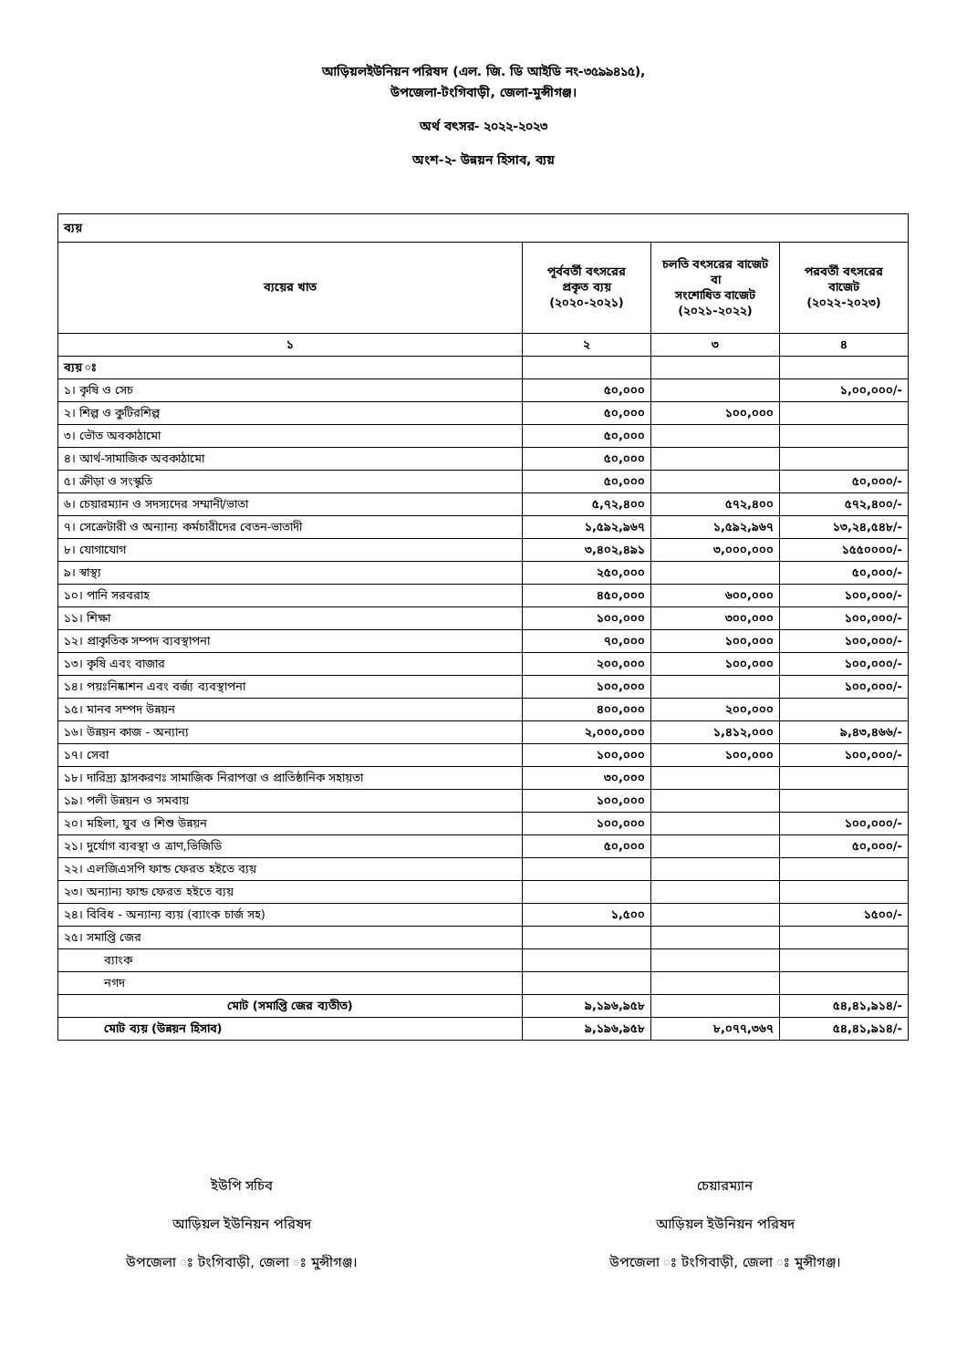আড়িয়লইউনিয়ন পরিষদ (এল. জি. ডি আইডি নং-৩৫৯৯৪১৫),
উপজেলা-টংগিবাড়ী, জেলা-মুন্সীগঞ্জ।
অর্থ বৎসর- ২০২২-২০২৩
অংশ-২- উন্নয়ন হিসাব, ব্যয়
| ব্যয় | | | |
| --- | --- | --- | --- |
| ব্যয়ের খাত | পূর্ববর্তী বৎসরের প্রকৃত ব্যয় (২০২০-২০২১) | চলতি বৎসরের বাজেট বা সংশোধিত বাজেট (২০২১-২০২২) | পরবর্তী বৎসরের বাজেট (২০২২-২০২৩) |
| ১ | ২ | ৩ | ৪ |
| ব্যয় ঃ | | | |
| ১। কৃষি ও সেচ | ৫০,০০০ | | ১,০০,০০০/- |
| ২। শিল্প ও কুটিরশিল্প | ৫০,০০০ | ১০০,০০০ | |
| ৩। ভৌত অবকাঠামো | ৫০,০০০ | | |
| ৪। আর্থ-সামাজিক অবকাঠামো | ৫০,০০০ | | |
| ৫। ক্রীড়া ও সংস্কৃতি | ৫০,০০০ | | ৫০,০০০/- |
| ৬। চেয়ারম্যান ও সদস্যদের সম্মানী/ভাতা | ৫,৭২,৪০০ | ৫৭২,৪০০ | ৫৭২,৪০০/- |
| ৭। সেক্রেটারী ও অন্যান্য কর্মচারীদের বেতন-ভাতাদী | ১,৫৯২,৯৬৭ | ১,৫৯২,৯৬৭ | ১৩,২৪,৫৪৮/- |
| ৮। যোগাযোগ | ৩,৪০২,৪৯১ | ৩,০০০,০০০ | ১৫৫০০০০/- |
| ৯। স্বাস্থ্য | ২৫০,০০০ | | ৫০,০০০/- |
| ১০। পানি সরবরাহ | ৪৫০,০০০ | ৬০০,০০০ | ১০০,০০০/- |
| ১১। শিক্ষা | ১০০,০০০ | ৩০০,০০০ | ১০০,০০০/- |
| ১২। প্রাকৃতিক সম্পদ ব্যবস্থাপনা | ৭০,০০০ | ১০০,০০০ | ১০০,০০০/- |
| ১৩। কৃষি এবং বাজার | ২০০,০০০ | ১০০,০০০ | ১০০,০০০/- |
| ১৪। পয়ঃনিষ্কাশন এবং বর্জ্য ব্যবস্থাপনা | ১০০,০০০ | | ১০০,০০০/- |
| ১৫। মানব সম্পদ উন্নয়ন | ৪০০,০০০ | ২০০,০০০ | |
| ১৬। উন্নয়ন কাজ - অন্যান্য | ২,০০০,০০০ | ১,৪১২,০০০ | ৯,৪৩,৪৬৬/- |
| ১৭। সেবা | ১০০,০০০ | ১০০,০০০ | ১০০,০০০/- |
| ১৮। দারিদ্র্য হ্রাসকরণঃ সামাজিক নিরাপত্তা ও প্রাতিষ্ঠানিক সহায়তা | ৩০,০০০ | | |
| ১৯। পলী উন্নয়ন ও সমবায় | ১০০,০০০ | | |
| ২০। মহিলা, যুব ও শিশু উন্নয়ন | ১০০,০০০ | | ১০০,০০০/- |
| ২১। দুর্যোগ ব্যবস্থা ও ত্রাণ,ভিজিডি | ৫০,০০০ | | ৫০,০০০/- |
| ২২। এলজিএসপি ফান্ড ফেরত হইতে ব্যয় | | | |
| ২৩। অন্যান্য ফান্ড ফেরত হইতে ব্যয় | | | |
| ২৪। বিবিধ - অন্যান্য ব্যয় (ব্যাংক চার্জ সহ) | ১,৫০০ | | ১৫০০/- |
| ২৫। সমাপ্তি জের | | | |
| ব্যাংক | | | |
| নগদ | | | |
| মোট (সমাপ্তি জের ব্যতীত) | ৯,১৯৬,৯৫৮ | | ৫৪,৪১,৯১৪/- |
| মোট ব্যয় (উন্নয়ন হিসাব) | ৯,১৯৬,৯৫৮ | ৮,০৭৭,৩৬৭ | ৫৪,৪১,৯১৪/- |
ইউপি সচিব
আড়িয়ল ইউনিয়ন পরিষদ
উপজেলা ঃ টংগিবাড়ী, জেলা ঃ মুন্সীগঞ্জ।
চেয়ারম্যান
আড়িয়ল ইউনিয়ন পরিষদ
উপজেলা ঃ টংগিবাড়ী, জেলা ঃ মুন্সীগঞ্জ।